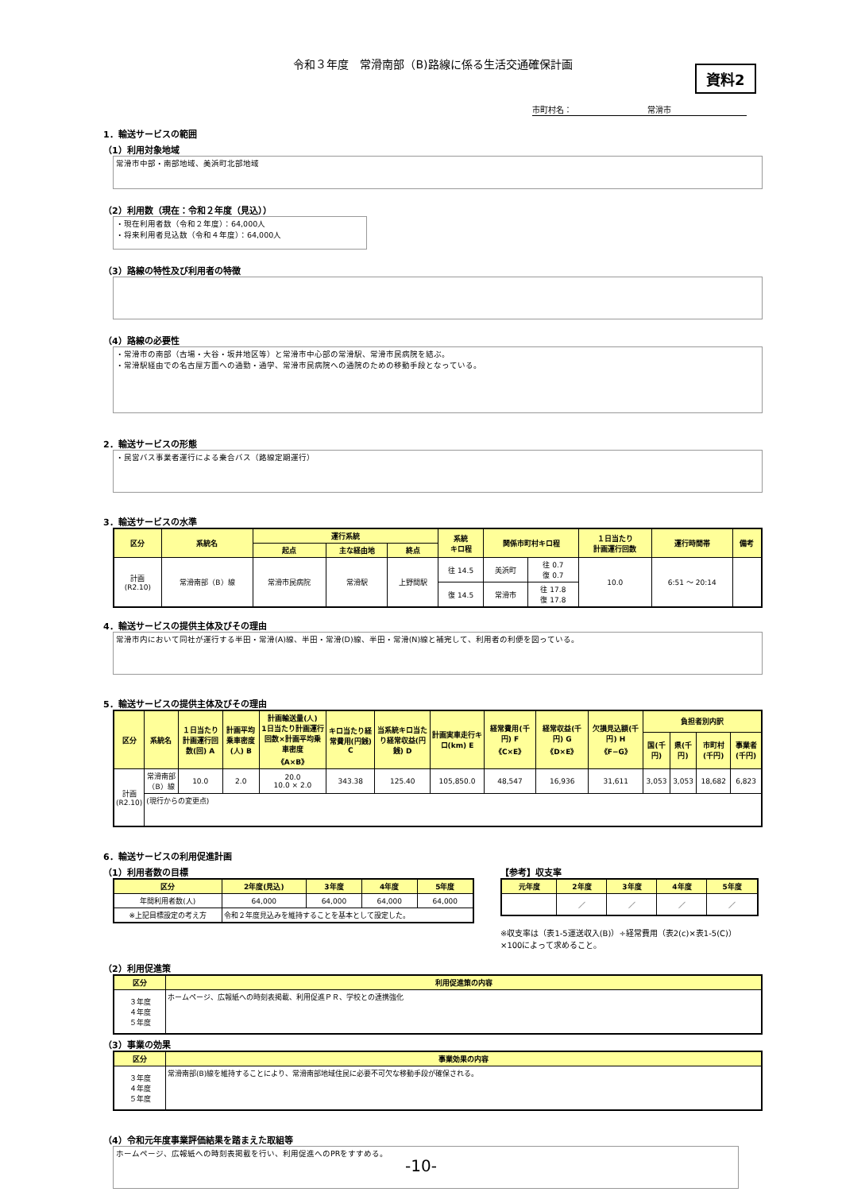令和３年度　常滑南部（B)路線に係る生活交通確保計画
資料2
市町村名： 常滑市
1．輸送サービスの範囲
（1）利用対象地域
常滑市中部・南部地域、美浜町北部地域
（2）利用数（現在：令和２年度（見込））
・現在利用者数（令和２年度）：64,000人
・将来利用者見込数（令和４年度）：64,000人
（3）路線の特性及び利用者の特徴
（4）路線の必要性
・常滑市の南部（古場・大谷・坂井地区等）と常滑市中心部の常滑駅、常滑市民病院を結ぶ。
・常滑駅経由での名古屋方面への通勤・通学、常滑市民病院への通院のための移動手段となっている。
2．輸送サービスの形態
・民営バス事業者運行による乗合バス（路線定期運行）
3．輸送サービスの水準
| 区分 | 系統名 | 運行系統 | | | 系統 キロ程 | 関係市町村キロ程 | | １日当たり 計画運行回数 | 運行時間帯 | 備考 |
| --- | --- | --- | --- | --- | --- | --- | --- | --- | --- | --- |
| | | 起点 | 主な経由地 | 終点 | | | | | | |
| 計画 (R2.10) | 常滑南部（B）線 | 常滑市民病院 | 常滑駅 | 上野間駅 | 往 14.5 | 美浜町 | 往 0.7 復 0.7 | 10.0 | 6:51 ～ 20:14 | |
| | | | | | 復 14.5 | 常滑市 | 往 17.8 復 17.8 | | | |
4．輸送サービスの提供主体及びその理由
常滑市内において同社が運行する半田・常滑(A)線、半田・常滑(D)線、半田・常滑(N)線と補完して、利用者の利便を図っている。
5．輸送サービスの提供主体及びその理由
| 区分 | 系統名 | １日当たり計画運行回数(回) A | 計画平均乗車密度(人) B | 計画輸送量(人) 1日当たり計画運行回数×計画平均乗車密度 《A×B》 | キロ当たり経常費用(円銭) C | 当系統キロ当たり経常収益(円銭) D | 計画実車走行キロ(km) E | 経常費用(千円) F 《C×E》 | 経常収益(千円) G 《D×E》 | 欠損見込額(千円) H 《F−G》 | 負担者別内訳 | | | |
| --- | --- | --- | --- | --- | --- | --- | --- | --- | --- | --- | --- | --- | --- | --- |
| | | | | | | | | | | | 国(千円) | 県(千円) | 市町村(千円) | 事業者(千円) |
| 計画 (R2.10) | 常滑南部（B）線 | 10.0 | 2.0 | 20.0 10.0 × 2.0 | 343.38 | 125.40 | 105,850.0 | 48,547 | 16,936 | 31,611 | 3,053 | 3,053 | 18,682 | 6,823 |
| | (現行からの変更点) | | | | | | | | | | | | | |
6．輸送サービスの利用促進計画
（1）利用者数の目標
| 区分 | 2年度(見込) | 3年度 | 4年度 | 5年度 |
| --- | --- | --- | --- | --- |
| 年間利用者数(人) | 64,000 | 64,000 | 64,000 | 64,000 |
| ※上記目標設定の考え方 | 令和２年度見込みを維持することを基本として設定した。 | | | |
【参考】収支率
| 元年度 | 2年度 | 3年度 | 4年度 | 5年度 |
| --- | --- | --- | --- | --- |
| | ／ | ／ | ／ | ／ |
※収支率は（表1-5運送収入(B)）÷経常費用（表2(c)×表1-5(C)）
×100によって求めること。
（2）利用促進策
| 区分 | 利用促進策の内容 |
| --- | --- |
| ３年度 ４年度 ５年度 | ホームページ、広報紙への時刻表掲載、利用促進ＰＲ、学校との連携強化 |
（3）事業の効果
| 区分 | 事業効果の内容 |
| --- | --- |
| ３年度 ４年度 ５年度 | 常滑南部(B)線を維持することにより、常滑南部地域住民に必要不可欠な移動手段が確保される。 |
（4）令和元年度事業評価結果を踏まえた取組等
ホームページ、広報紙への時刻表掲載を行い、利用促進へのPRをすすめる。
-10-